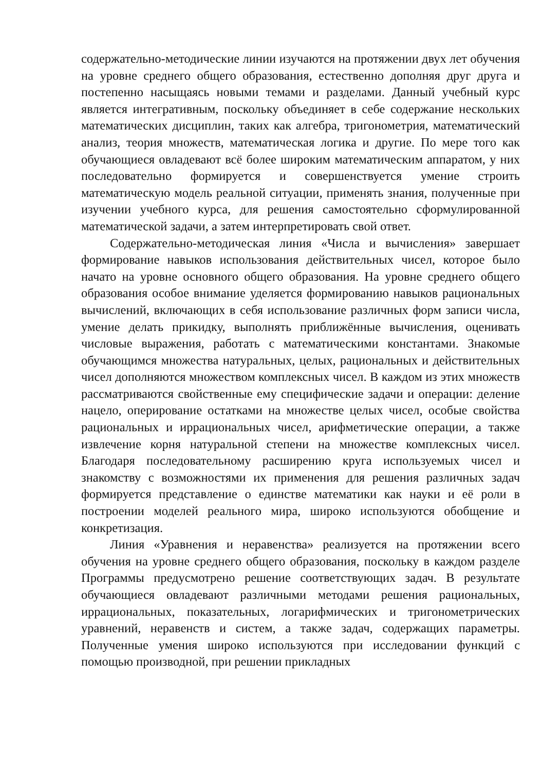содержательно-методические линии изучаются на протяжении двух лет обучения на уровне среднего общего образования, естественно дополняя друг друга и постепенно насыщаясь новыми темами и разделами. Данный учебный курс является интегративным, поскольку объединяет в себе содержание нескольких математических дисциплин, таких как алгебра, тригонометрия, математический анализ, теория множеств, математическая логика и другие. По мере того как обучающиеся овладевают всё более широким математическим аппаратом, у них последовательно формируется и совершенствуется умение строить математическую модель реальной ситуации, применять знания, полученные при изучении учебного курса, для решения самостоятельно сформулированной математической задачи, а затем интерпретировать свой ответ.
Содержательно-методическая линия «Числа и вычисления» завершает формирование навыков использования действительных чисел, которое было начато на уровне основного общего образования. На уровне среднего общего образования особое внимание уделяется формированию навыков рациональных вычислений, включающих в себя использование различных форм записи числа, умение делать прикидку, выполнять приближённые вычисления, оценивать числовые выражения, работать с математическими константами. Знакомые обучающимся множества натуральных, целых, рациональных и действительных чисел дополняются множеством комплексных чисел. В каждом из этих множеств рассматриваются свойственные ему специфические задачи и операции: деление нацело, оперирование остатками на множестве целых чисел, особые свойства рациональных и иррациональных чисел, арифметические операции, а также извлечение корня натуральной степени на множестве комплексных чисел. Благодаря последовательному расширению круга используемых чисел и знакомству с возможностями их применения для решения различных задач формируется представление о единстве математики как науки и её роли в построении моделей реального мира, широко используются обобщение и конкретизация.
Линия «Уравнения и неравенства» реализуется на протяжении всего обучения на уровне среднего общего образования, поскольку в каждом разделе Программы предусмотрено решение соответствующих задач. В результате обучающиеся овладевают различными методами решения рациональных, иррациональных, показательных, логарифмических и тригонометрических уравнений, неравенств и систем, а также задач, содержащих параметры. Полученные умения широко используются при исследовании функций с помощью производной, при решении прикладных